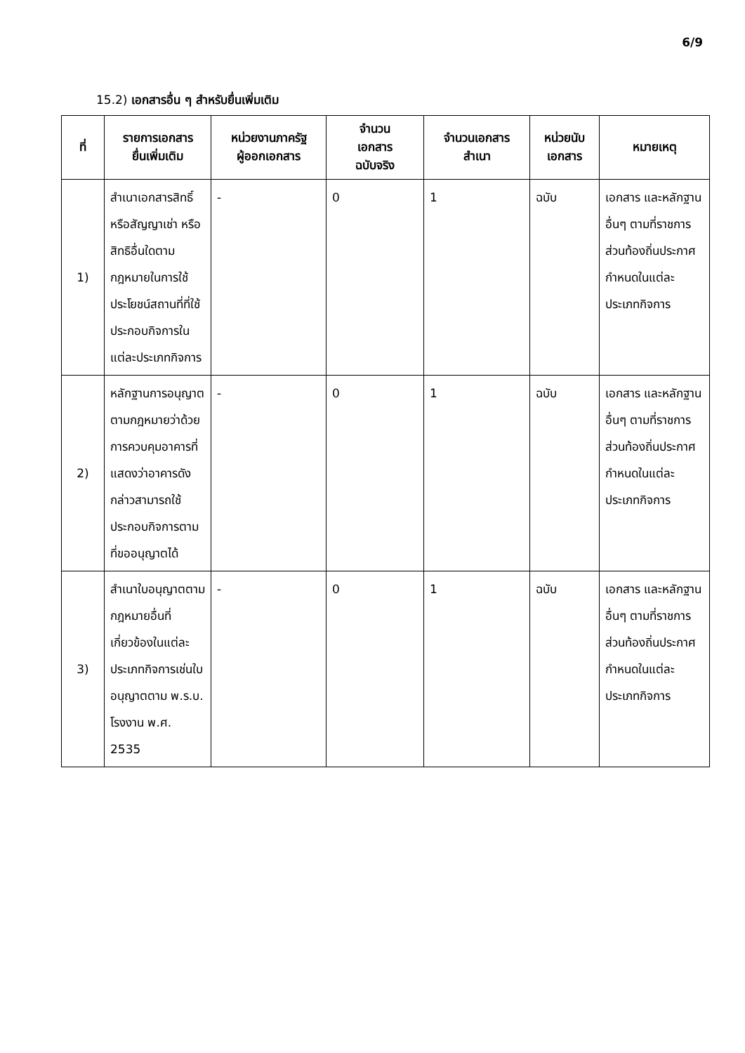6/9
15.2) เอกสารอื่น ๆ สำหรับยื่นเพิ่มเติม
| ที่ | รายการเอกสาร ยื่นเพิ่มเติม | หน่วยงานภาครัฐ ผู้ออกเอกสาร | จำนวน เอกสาร ฉบับจริง | จำนวนเอกสาร สำเนา | หน่วยนับ เอกสาร | หมายเหตุ |
| --- | --- | --- | --- | --- | --- | --- |
| 1) | สำเนาเอกสารสิทธิ์ หรือสัญญาเช่า หรือสิทธิอื่นใดตามกฎหมายในการใช้ประโยชน์สถานที่ที่ใช้ประกอบกิจการในแต่ละประเภทกิจการ | - | 0 | 1 | ฉบับ | เอกสาร และหลักฐานอื่นๆ ตามที่ราชการส่วนท้องถิ่นประกาศกำหนดในแต่ละประเภทกิจการ |
| 2) | หลักฐานการอนุญาตตามกฎหมายว่าด้วยการควบคุมอาคารที่แสดงว่าอาคารดังกล่าวสามารถใช้ประกอบกิจการตามที่ขออนุญาตได้ | - | 0 | 1 | ฉบับ | เอกสาร และหลักฐานอื่นๆ ตามที่ราชการส่วนท้องถิ่นประกาศกำหนดในแต่ละประเภทกิจการ |
| 3) | สำเนาใบอนุญาตตามกฎหมายอื่นที่เกี่ยวข้องในแต่ละประเภทกิจการเช่นใบอนุญาตตาม พ.ร.บ. โรงงาน พ.ศ. 2535 | - | 0 | 1 | ฉบับ | เอกสาร และหลักฐานอื่นๆ ตามที่ราชการส่วนท้องถิ่นประกาศกำหนดในแต่ละประเภทกิจการ |